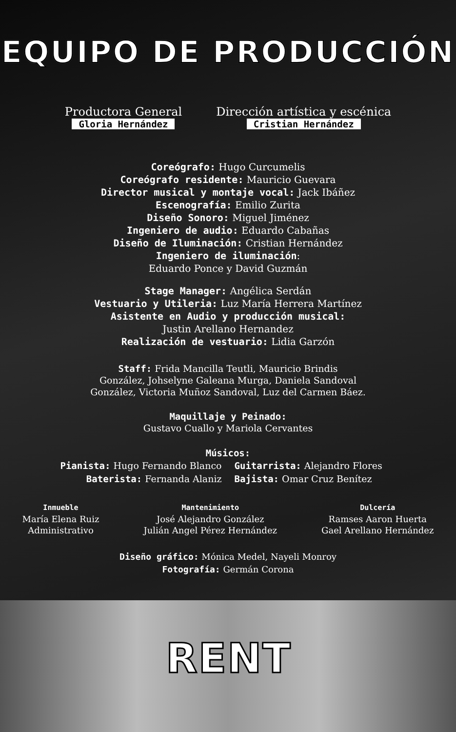EQUIPO DE PRODUCCIÓN
Productora General
Gloria Hernández
Dirección artística y escénica
Cristian Hernández
Coreógrafo: Hugo Curcumelis
Coreógrafo residente: Mauricio Guevara
Director musical y montaje vocal: Jack Ibáñez
Escenografía: Emilio Zurita
Diseño Sonoro: Miguel Jiménez
Ingeniero de audio: Eduardo Cabañas
Diseño de Iluminación: Cristian Hernández
Ingeniero de iluminación:
Eduardo Ponce y David Guzmán
Stage Manager: Angélica Serdán
Vestuario y Utileria: Luz María Herrera Martínez
Asistente en Audio y producción musical:
Justin Arellano Hernandez
Realización de vestuario: Lidia Garzón
Staff: Frida Mancilla Teutli, Mauricio Brindis
González, Johselyne Galeana Murga, Daniela Sandoval
González, Victoria Muñoz Sandoval, Luz del Carmen Báez.
Maquillaje y Peinado:
Gustavo Cuallo y Mariola Cervantes
Músicos:
Pianista: Hugo Fernando Blanco
Guitarrista: Alejandro Flores
Baterista: Fernanda Alaniz
Bajista: Omar Cruz Benítez
Inmueble
María Elena Ruiz
Administrativo
Mantenimiento
José Alejandro González
Julián Angel Pérez Hernández
Dulcería
Ramses Aaron Huerta
Gael Arellano Hernández
Diseño gráfico: Mónica Medel, Nayeli Monroy
Fotografía: Germán Corona
RENT